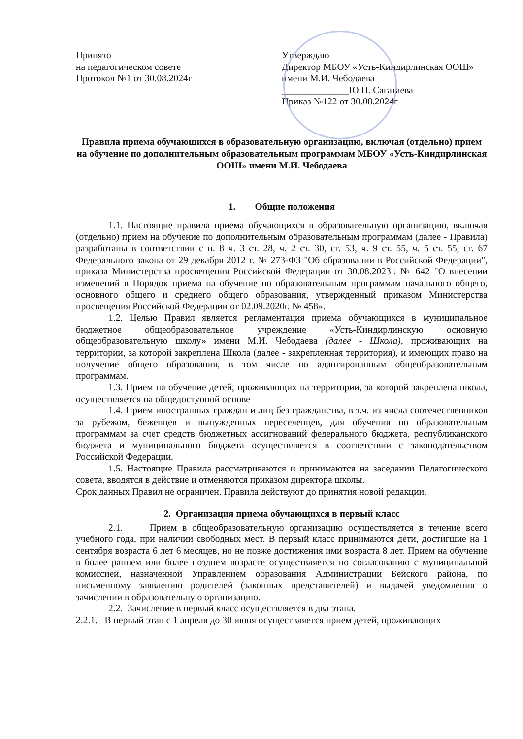Принято
на педагогическом совете
Протокол №1 от 30.08.2024г
Утверждаю
Директор МБОУ «Усть-Киндирлинская ООШ» имени М.И. Чебодаева
______________Ю.Н. Сагатаева
Приказ №122 от 30.08.2024г
Правила приема обучающихся в образовательную организацию, включая (отдельно) прием на обучение по дополнительным образовательным программам МБОУ «Усть-Киндирлинская ООШ» имени М.И. Чебодаева
1. Общие положения
1.1. Настоящие правила приема обучающихся в образовательную организацию, включая (отдельно) прием на обучение по дополнительным образовательным программам (далее - Правила) разработаны в соответствии с п. 8 ч. 3 ст. 28, ч. 2 ст. 30, ст. 53, ч. 9 ст. 55, ч. 5 ст. 55, ст. 67 Федерального закона от 29 декабря 2012 г. № 273-ФЗ "Об образовании в Российской Федерации", приказа Министерства просвещения Российской Федерации от 30.08.2023г. № 642 "О внесении изменений в Порядок приема на обучение по образовательным программам начального общего, основного общего и среднего общего образования, утвержденный приказом Министерства просвещения Российской Федерации от 02.09.2020г. № 458».
1.2. Целью Правил является регламентация приема обучающихся в муниципальное бюджетное общеобразовательное учреждение «Усть-Киндирлинскую основную общеобразовательную школу» имени М.И. Чебодаева (далее - Школа), проживающих на территории, за которой закреплена Школа (далее - закрепленная территория), и имеющих право на получение общего образования, в том числе по адаптированным общеобразовательным программам.
1.3. Прием на обучение детей, проживающих на территории, за которой закреплена школа, осуществляется на общедоступной основе
1.4. Прием иностранных граждан и лиц без гражданства, в т.ч. из числа соотечественников за рубежом, беженцев и вынужденных переселенцев, для обучения по образовательным программам за счет средств бюджетных ассигнований федерального бюджета, республиканского бюджета и муниципального бюджета осуществляется в соответствии с законодательством Российской Федерации.
1.5. Настоящие Правила рассматриваются и принимаются на заседании Педагогического совета, вводятся в действие и отменяются приказом директора школы.
Срок данных Правил не ограничен. Правила действуют до принятия новой редакции.
2. Организация приема обучающихся в первый класс
2.1. Прием в общеобразовательную организацию осуществляется в течение всего учебного года, при наличии свободных мест. В первый класс принимаются дети, достигшие на 1 сентября возраста 6 лет 6 месяцев, но не позже достижения ими возраста 8 лет. Прием на обучение в более раннем или более позднем возрасте осуществляется по согласованию с муниципальной комиссией, назначенной Управлением образования Администрации Бейского района, по письменному заявлению родителей (законных представителей) и выдачей уведомления о зачислении в образовательную организацию.
2.2. Зачисление в первый класс осуществляется в два этапа.
2.2.1. В первый этап с 1 апреля до 30 июня осуществляется прием детей, проживающих